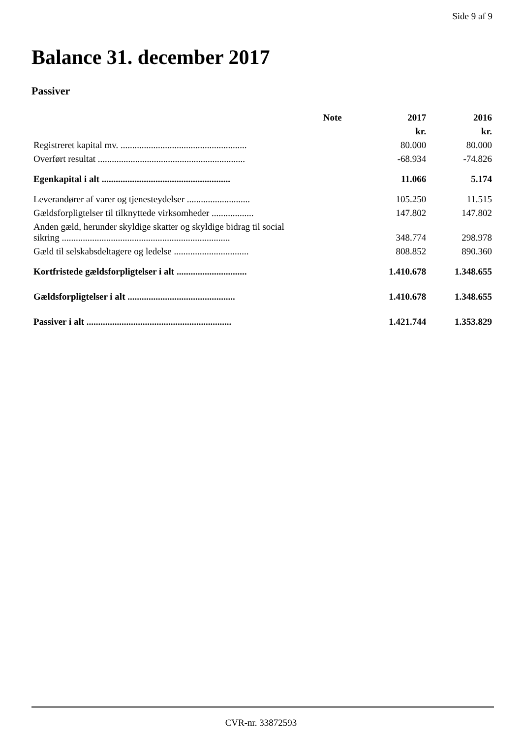Side 9 af 9
Balance 31. december 2017
Passiver
| | Note | 2017 | 2016 |
| --- | --- | --- | --- |
| | | kr. | kr. |
| Registreret kapital mv. ...................................................... | | 80.000 | 80.000 |
| Overført resultat ............................................................... | | -68.934 | -74.826 |
| Egenkapital i alt ....................................................... | | 11.066 | 5.174 |
| Leverandører af varer og tjenesteydelser ........................... | | 105.250 | 11.515 |
| Gældsforpligtelser til tilknyttede virksomheder .................. | | 147.802 | 147.802 |
| Anden gæld, herunder skyldige skatter og skyldige bidrag til social sikring ........................................................................ | | 348.774 | 298.978 |
| Gæld til selskabsdeltagere og ledelse ................................ | | 808.852 | 890.360 |
| Kortfristede gældsforpligtelser i alt .............................. | | 1.410.678 | 1.348.655 |
| Gældsforpligtelser i alt .............................................. | | 1.410.678 | 1.348.655 |
| Passiver i alt .............................................................. | | 1.421.744 | 1.353.829 |
CVR-nr. 33872593